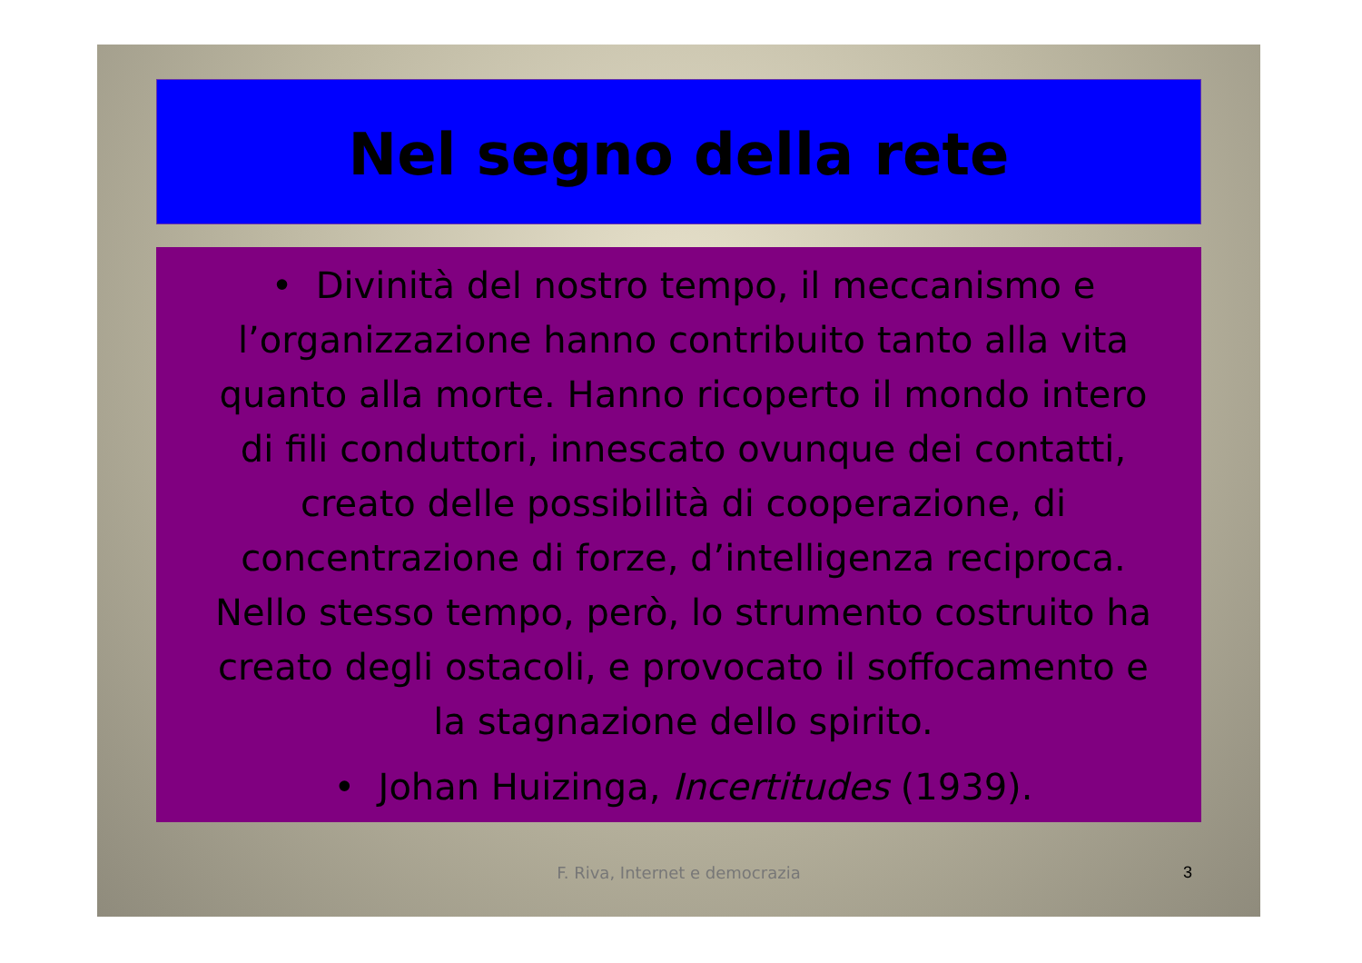Nel segno della rete
• Divinità del nostro tempo, il meccanismo e l’organizzazione hanno contribuito tanto alla vita quanto alla morte. Hanno ricoperto il mondo intero di fili conduttori, innescato ovunque dei contatti, creato delle possibilità di cooperazione, di concentrazione di forze, d’intelligenza reciproca. Nello stesso tempo, però, lo strumento costruito ha creato degli ostacoli, e provocato il soffocamento e la stagnazione dello spirito.
• Johan Huizinga, Incertitudes (1939).
F. Riva, Internet e democrazia 3